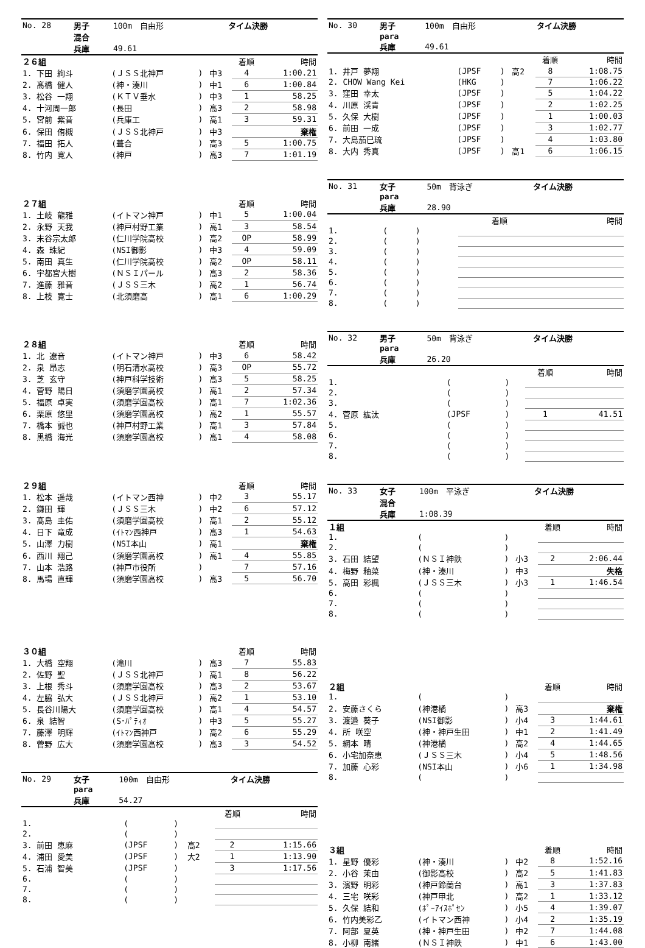| No. 28 | 男子 | 100m 自由形 | タイム決勝 |
| | 混合 | | |
| | 兵庫 | 49.61 | |
| ２６組 | | | | 着順 | 時間 |
| 1. 下田 絢斗 | (ＪＳＳ北神戸 | ) | 中3 | 4 | 1:00.21 |
| 2. 髙橋 健人 | (神・湊川 | ) | 中1 | 6 | 1:00.84 |
| 3. 松谷 一翔 | (ＫＴＶ垂水 | ) | 中3 | 1 | 58.25 |
| 4. 十河周一郎 | (長田 | ) | 高3 | 2 | 58.98 |
| 5. 宮前 紫音 | (兵庫工 | ) | 高1 | 3 | 59.31 |
| 6. 保田 侑槻 | (ＪＳＳ北神戸 | ) | 中3 | | 棄権 |
| 7. 福田 拓人 | (葺合 | ) | 高3 | 5 | 1:00.75 |
| 8. 竹内 寛人 | (神戸 | ) | 高3 | 7 | 1:01.19 |
| ２７組 | | | | 着順 | 時間 |
| 1. 土岐 龍雅 | (イトマン神戸 | ) | 中1 | 5 | 1:00.04 |
| 2. 永野 天我 | (神戸村野工業 | ) | 高1 | 3 | 58.54 |
| 3. 末谷宗太郎 | (仁川学院高校 | ) | 高2 | OP | 58.99 |
| 4. 森 珠紀 | (NSI御影 | ) | 中3 | 4 | 59.09 |
| 5. 南田 真生 | (仁川学院高校 | ) | 高2 | OP | 58.11 |
| 6. 宇都宮大樹 | (ＮＳＩパール | ) | 高3 | 2 | 58.36 |
| 7. 進藤 雅音 | (ＪＳＳ三木 | ) | 高2 | 1 | 56.74 |
| 8. 上枝 寛士 | (北須磨高 | ) | 高1 | 6 | 1:00.29 |
| ２８組 | | | | 着順 | 時間 |
| 1. 北 遼音 | (イトマン神戸 | ) | 中3 | 6 | 58.42 |
| 2. 泉 昂志 | (明石清水高校 | ) | 高3 | OP | 55.72 |
| 3. 芝 玄守 | (神戸科学技術 | ) | 高3 | 5 | 58.25 |
| 4. 菅野 陽日 | (須磨学園高校 | ) | 高1 | 2 | 57.34 |
| 5. 福原 卓実 | (須磨学園高校 | ) | 高1 | 7 | 1:02.36 |
| 6. 栗原 悠里 | (須磨学園高校 | ) | 高2 | 1 | 55.57 |
| 7. 橋本 誠也 | (神戸村野工業 | ) | 高1 | 3 | 57.84 |
| 8. 黒橋 海光 | (須磨学園高校 | ) | 高1 | 4 | 58.08 |
| ２９組 | | | | 着順 | 時間 |
| 1. 松本 遥哉 | (イトマン西神 | ) | 中2 | 3 | 55.17 |
| 2. 鎌田 輝 | (ＪＳＳ三木 | ) | 中2 | 6 | 57.12 |
| 3. 髙島 圭佑 | (須磨学園高校 | ) | 高1 | 2 | 55.12 |
| 4. 日下 竜成 | (ｲﾄﾏﾝ西神戸 | ) | 高3 | 1 | 54.63 |
| 5. 山澤 力樹 | (NSI本山 | ) | 高1 | | 棄権 |
| 6. 西川 翔己 | (須磨学園高校 | ) | 高1 | 4 | 55.85 |
| 7. 山本 浩路 | (神戸市役所 | ) | | 7 | 57.16 |
| 8. 馬場 直輝 | (須磨学園高校 | ) | 高3 | 5 | 56.70 |
| ３０組 | | | | 着順 | 時間 |
| 1. 大橋 空翔 | (滝川 | ) | 高3 | 7 | 55.83 |
| 2. 佐野 聖 | (ＪＳＳ北神戸 | ) | 高1 | 8 | 56.22 |
| 3. 上根 秀斗 | (須磨学園高校 | ) | 高3 | 2 | 53.67 |
| 4. 左脇 弘大 | (ＪＳＳ北神戸 | ) | 高2 | 1 | 53.10 |
| 5. 長谷川陽大 | (須磨学園高校 | ) | 高1 | 4 | 54.57 |
| 6. 泉 結智 | (S･ﾊﾟﾃｨｵ | ) | 中3 | 5 | 55.27 |
| 7. 藤澤 明輝 | (ｲﾄﾏﾝ西神戸 | ) | 高2 | 6 | 55.29 |
| 8. 菅野 広大 | (須磨学園高校 | ) | 高3 | 3 | 54.52 |
| No. 29 | 女子 | 100m 自由形 | タイム決勝 |
| | para | | |
| | 兵庫 | 54.27 | |
| | | | | 着順 | 時間 |
| 1. | ( | ) | | | |
| 2. | ( | ) | | | |
| 3. 前田 恵麻 | (JPSF | ) | 高2 | 2 | 1:15.66 |
| 4. 浦田 愛美 | (JPSF | ) | 大2 | 1 | 1:13.90 |
| 5. 石浦 智美 | (JPSF | ) | | 3 | 1:17.56 |
| 6. | ( | ) | | | |
| 7. | ( | ) | | | |
| 8. | ( | ) | | | |
| No. 30 | 男子 | 100m 自由形 | タイム決勝 |
| | para | | |
| | 兵庫 | 49.61 | |
| | | | | 着順 | 時間 |
| 1. 井戸 夢翔 | (JPSF | ) | 高2 | 8 | 1:08.75 |
| 2. CHOW Wang Kei | (HKG | ) | | 7 | 1:06.22 |
| 3. 窪田 幸太 | (JPSF | ) | | 5 | 1:04.22 |
| 4. 川原 渓青 | (JPSF | ) | | 2 | 1:02.25 |
| 5. 久保 大樹 | (JPSF | ) | | 1 | 1:00.03 |
| 6. 前田 一成 | (JPSF | ) | | 3 | 1:02.77 |
| 7. 大島茄巳琉 | (JPSF | ) | | 4 | 1:03.80 |
| 8. 大内 秀真 | (JPSF | ) | 高1 | 6 | 1:06.15 |
| No. 31 | 女子 | 50m 背泳ぎ | タイム決勝 |
| | para | | |
| | 兵庫 | 28.90 | |
| | | | | 着順 | 時間 |
| 1. | ( | ) | | | |
| 2. | ( | ) | | | |
| 3. | ( | ) | | | |
| 4. | ( | ) | | | |
| 5. | ( | ) | | | |
| 6. | ( | ) | | | |
| 7. | ( | ) | | | |
| 8. | ( | ) | | | |
| No. 32 | 男子 | 50m 背泳ぎ | タイム決勝 |
| | para | | |
| | 兵庫 | 26.20 | |
| | | | | 着順 | 時間 |
| 1. | ( | ) | | | |
| 2. | ( | ) | | | |
| 3. | ( | ) | | | |
| 4. 菅原 紘汰 | (JPSF | ) | | 1 | 41.51 |
| 5. | ( | ) | | | |
| 6. | ( | ) | | | |
| 7. | ( | ) | | | |
| 8. | ( | ) | | | |
| No. 33 | 女子 | 100m 平泳ぎ | タイム決勝 |
| | 混合 | | |
| | 兵庫 | 1:08.39 | |
| １組 | | | | 着順 | 時間 |
| 1. | ( | ) | | | |
| 2. | ( | ) | | | |
| 3. 石田 結望 | (ＮＳＩ神鉄 | ) | 小3 | 2 | 2:06.44 |
| 4. 梅野 釉菜 | (神・湊川 | ) | 中3 | | 失格 |
| 5. 高田 彩楓 | (ＪＳＳ三木 | ) | 小3 | 1 | 1:46.54 |
| 6. | ( | ) | | | |
| 7. | ( | ) | | | |
| 8. | ( | ) | | | |
| ２組 | | | | 着順 | 時間 |
| 1. | ( | ) | | | |
| 2. 安藤さくら | (神港橘 | ) | 高3 | | 棄権 |
| 3. 渡邉 葵子 | (NSI御影 | ) | 小4 | 3 | 1:44.61 |
| 4. 所 咲空 | (神・神戸生田 | ) | 中1 | 2 | 1:41.49 |
| 5. 網本 晴 | (神港橘 | ) | 高2 | 4 | 1:44.65 |
| 6. 小宅加奈恵 | (ＪＳＳ三木 | ) | 小4 | 5 | 1:48.56 |
| 7. 加藤 心彩 | (NSI本山 | ) | 小6 | 1 | 1:34.98 |
| 8. | ( | ) | | | |
| ３組 | | | | 着順 | 時間 |
| 1. 星野 優彩 | (神・湊川 | ) | 中2 | 8 | 1:52.16 |
| 2. 小谷 茉由 | (御影高校 | ) | 高2 | 5 | 1:41.83 |
| 3. 濱野 明彩 | (神戸鈴蘭台 | ) | 高1 | 3 | 1:37.83 |
| 4. 三宅 咲彩 | (神戸甲北 | ) | 高2 | 1 | 1:33.12 |
| 5. 久保 結和 | (ﾎﾟｰｱｲｽﾎﾟｾﾝ | ) | 小5 | 4 | 1:39.07 |
| 6. 竹内美彩乙 | (イトマン西神 | ) | 小4 | 2 | 1:35.19 |
| 7. 阿部 夏英 | (神・神戸生田 | ) | 中2 | 7 | 1:44.08 |
| 8. 小柳 南緒 | (ＮＳＩ神鉄 | ) | 中1 | 6 | 1:43.00 |